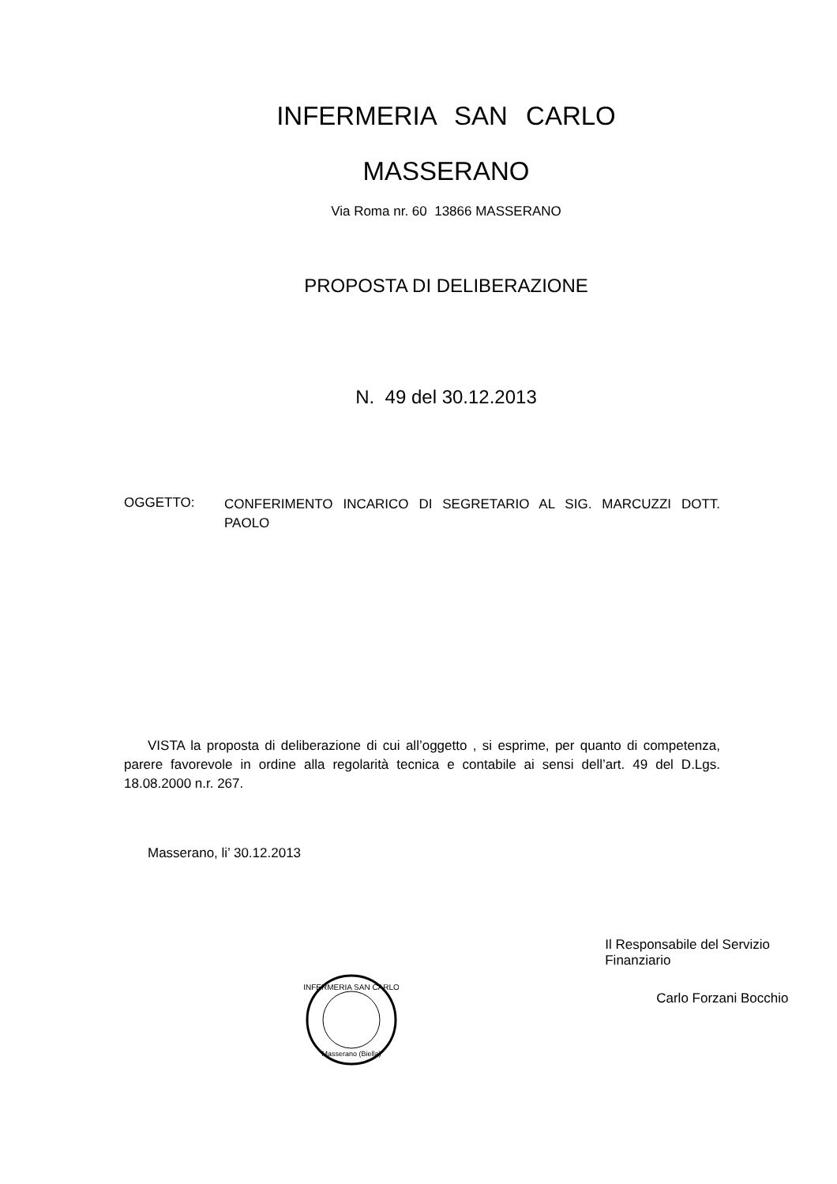INFERMERIA SAN CARLO
MASSERANO
Via Roma nr. 60 13866 MASSERANO
PROPOSTA DI DELIBERAZIONE
N. 49 del 30.12.2013
OGGETTO:
CONFERIMENTO INCARICO DI SEGRETARIO AL SIG. MARCUZZI DOTT. PAOLO
VISTA la proposta di deliberazione di cui all’oggetto , si esprime, per quanto di competenza, parere favorevole in ordine alla regolarità tecnica e contabile ai sensi dell’art. 49 del D.Lgs. 18.08.2000 n.r. 267.
Masserano, li’ 30.12.2013
INFERMERIA SAN CARLO
Masserano (Biella)
Il Responsabile del Servizio Finanziario
Carlo Forzani Bocchio